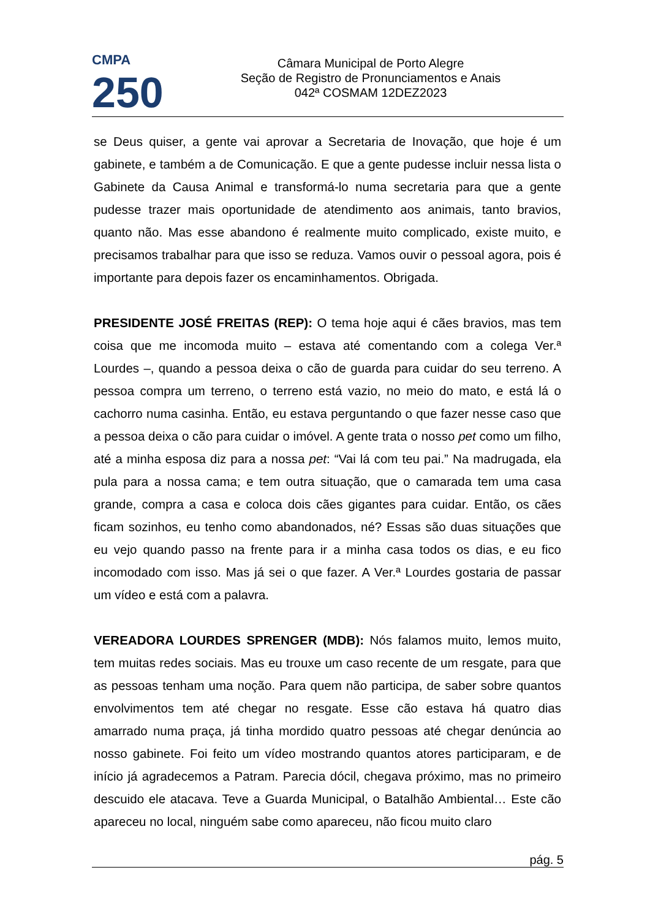CMPA
250
Câmara Municipal de Porto Alegre
Seção de Registro de Pronunciamentos e Anais
042ª COSMAM 12DEZ2023
se Deus quiser, a gente vai aprovar a Secretaria de Inovação, que hoje é um gabinete, e também a de Comunicação. E que a gente pudesse incluir nessa lista o Gabinete da Causa Animal e transformá-lo numa secretaria para que a gente pudesse trazer mais oportunidade de atendimento aos animais, tanto bravios, quanto não. Mas esse abandono é realmente muito complicado, existe muito, e precisamos trabalhar para que isso se reduza. Vamos ouvir o pessoal agora, pois é importante para depois fazer os encaminhamentos. Obrigada.
PRESIDENTE JOSÉ FREITAS (REP): O tema hoje aqui é cães bravios, mas tem coisa que me incomoda muito – estava até comentando com a colega Ver.ª Lourdes –, quando a pessoa deixa o cão de guarda para cuidar do seu terreno. A pessoa compra um terreno, o terreno está vazio, no meio do mato, e está lá o cachorro numa casinha. Então, eu estava perguntando o que fazer nesse caso que a pessoa deixa o cão para cuidar o imóvel. A gente trata o nosso pet como um filho, até a minha esposa diz para a nossa pet: “Vai lá com teu pai.” Na madrugada, ela pula para a nossa cama; e tem outra situação, que o camarada tem uma casa grande, compra a casa e coloca dois cães gigantes para cuidar. Então, os cães ficam sozinhos, eu tenho como abandonados, né? Essas são duas situações que eu vejo quando passo na frente para ir a minha casa todos os dias, e eu fico incomodado com isso. Mas já sei o que fazer. A Ver.ª Lourdes gostaria de passar um vídeo e está com a palavra.
VEREADORA LOURDES SPRENGER (MDB): Nós falamos muito, lemos muito, tem muitas redes sociais. Mas eu trouxe um caso recente de um resgate, para que as pessoas tenham uma noção. Para quem não participa, de saber sobre quantos envolvimentos tem até chegar no resgate. Esse cão estava há quatro dias amarrado numa praça, já tinha mordido quatro pessoas até chegar denúncia ao nosso gabinete. Foi feito um vídeo mostrando quantos atores participaram, e de início já agradecemos a Patram. Parecia dócil, chegava próximo, mas no primeiro descuido ele atacava. Teve a Guarda Municipal, o Batalhão Ambiental… Este cão apareceu no local, ninguém sabe como apareceu, não ficou muito claro
pág. 5